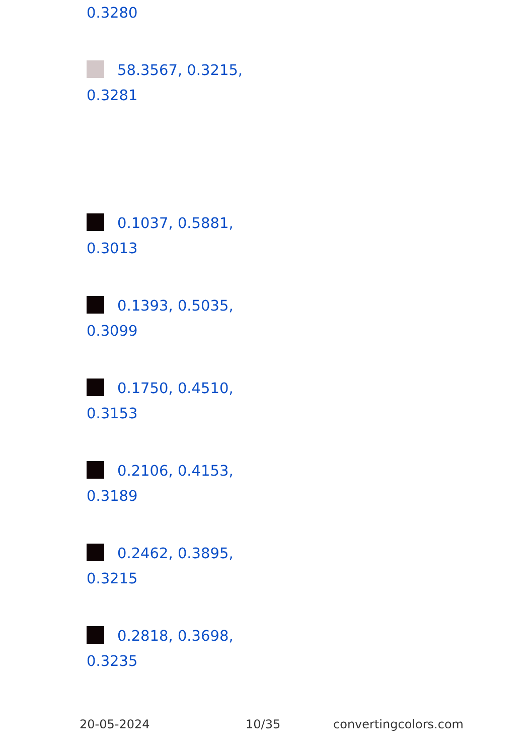0.3280
58.3567, 0.3215, 0.3281
0.1037, 0.5881, 0.3013
0.1393, 0.5035, 0.3099
0.1750, 0.4510, 0.3153
0.2106, 0.4153, 0.3189
0.2462, 0.3895, 0.3215
0.2818, 0.3698, 0.3235
20-05-2024 10/35 convertingcolors.com